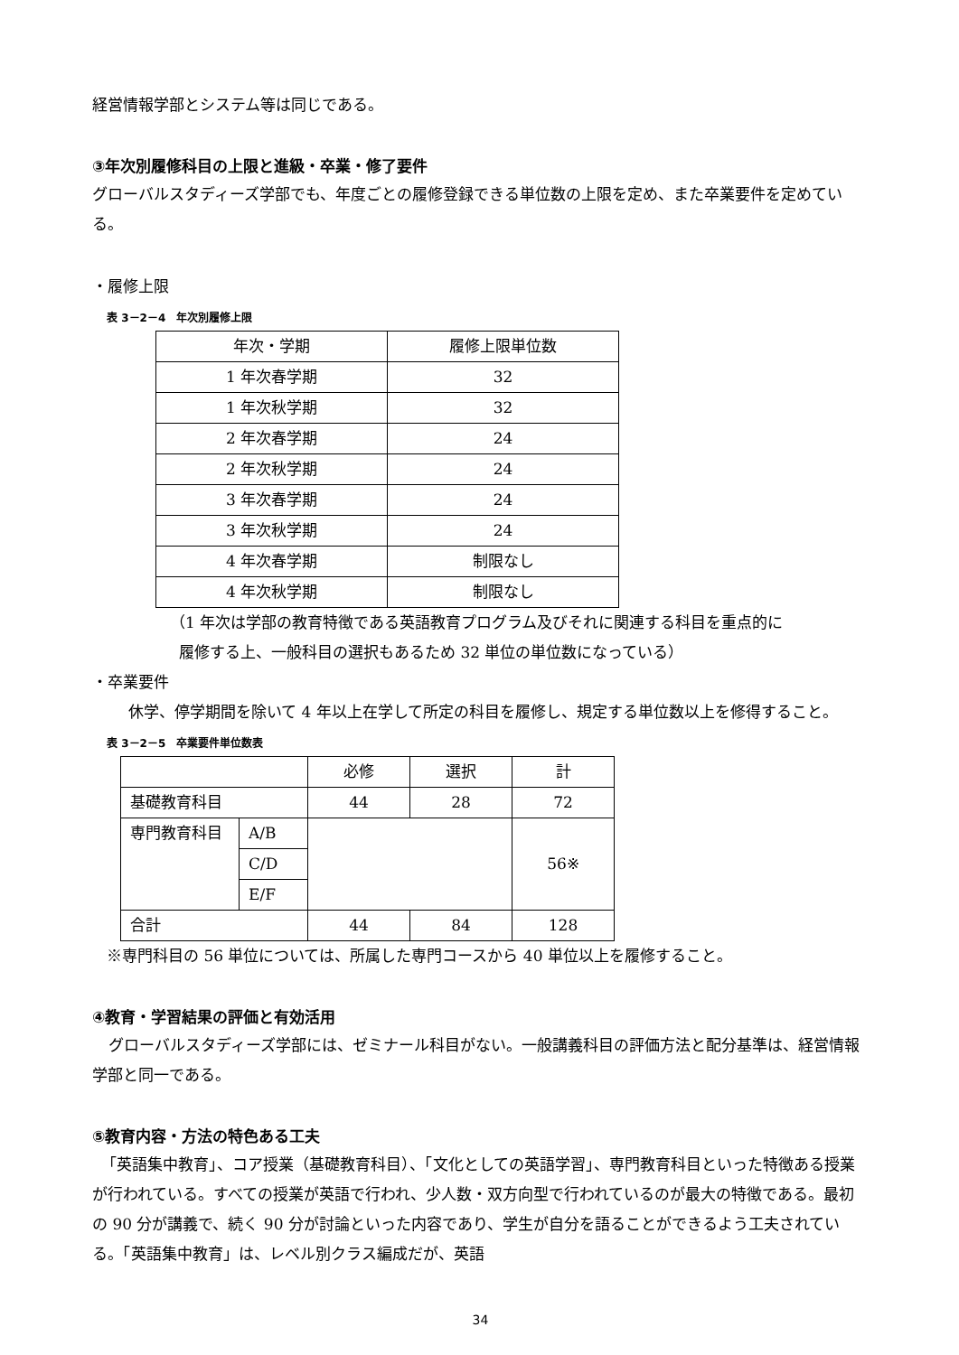経営情報学部とシステム等は同じである。
③年次別履修科目の上限と進級・卒業・修了要件
グローバルスタディーズ学部でも、年度ごとの履修登録できる単位数の上限を定め、また卒業要件を定めている。
・履修上限
表 3－2－4　年次別履修上限
| 年次・学期 | 履修上限単位数 |
| 1 年次春学期 | 32 |
| 1 年次秋学期 | 32 |
| 2 年次春学期 | 24 |
| 2 年次秋学期 | 24 |
| 3 年次春学期 | 24 |
| 3 年次秋学期 | 24 |
| 4 年次春学期 | 制限なし |
| 4 年次秋学期 | 制限なし |
（1 年次は学部の教育特徴である英語教育プログラム及びそれに関連する科目を重点的に
履修する上、一般科目の選択もあるため 32 単位の単位数になっている）
・卒業要件
休学、停学期間を除いて 4 年以上在学して所定の科目を履修し、規定する単位数以上を修得すること。
表 3－2－5　卒業要件単位数表
| | | 必修 | 選択 | 計 |
| 基礎教育科目 | | 44 | 28 | 72 |
| 専門教育科目 | A/B | | | 56※ |
| | C/D | | | |
| | E/F | | | |
| 合計 | | 44 | 84 | 128 |
※専門科目の 56 単位については、所属した専門コースから 40 単位以上を履修すること。
④教育・学習結果の評価と有効活用
グローバルスタディーズ学部には、ゼミナール科目がない。一般講義科目の評価方法と配分基準は、経営情報学部と同一である。
⑤教育内容・方法の特色ある工夫
「英語集中教育」、コア授業（基礎教育科目）、「文化としての英語学習」、専門教育科目といった特徴ある授業が行われている。すべての授業が英語で行われ、少人数・双方向型で行われているのが最大の特徴である。最初の 90 分が講義で、続く 90 分が討論といった内容であり、学生が自分を語ることができるよう工夫されている。「英語集中教育」は、レベル別クラス編成だが、英語
34